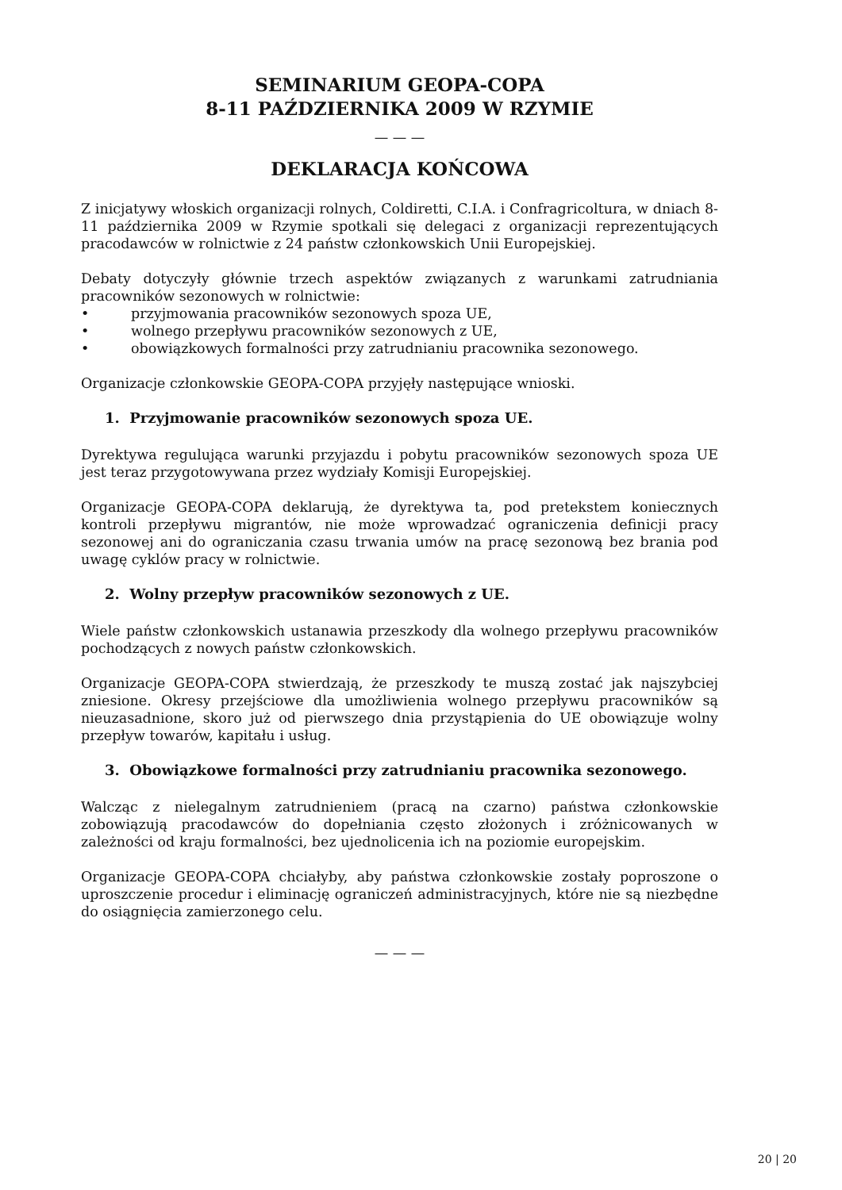SEMINARIUM GEOPA-COPA
8-11 PAŹDZIERNIKA 2009 W RZYMIE
— — —
DEKLARACJA KOŃCOWA
Z inicjatywy włoskich organizacji rolnych, Coldiretti, C.I.A. i Confragricoltura, w dniach 8-11 października 2009 w Rzymie spotkali się delegaci z organizacji reprezentujących pracodawców w rolnictwie z 24 państw członkowskich Unii Europejskiej.
Debaty dotyczyły głównie trzech aspektów związanych z warunkami zatrudniania pracowników sezonowych w rolnictwie:
• przyjmowania pracowników sezonowych spoza UE,
• wolnego przepływu pracowników sezonowych z UE,
• obowiązkowych formalności przy zatrudnianiu pracownika sezonowego.
Organizacje członkowskie GEOPA-COPA przyjęły następujące wnioski.
1. Przyjmowanie pracowników sezonowych spoza UE.
Dyrektywa regulująca warunki przyjazdu i pobytu pracowników sezonowych spoza UE jest teraz przygotowywana przez wydziały Komisji Europejskiej.
Organizacje GEOPA-COPA deklarują, że dyrektywa ta, pod pretekstem koniecznych kontroli przepływu migrantów, nie może wprowadzać ograniczenia definicji pracy sezonowej ani do ograniczania czasu trwania umów na pracę sezonową bez brania pod uwagę cyklów pracy w rolnictwie.
2. Wolny przepływ pracowników sezonowych z UE.
Wiele państw członkowskich ustanawia przeszkody dla wolnego przepływu pracowników pochodzących z nowych państw członkowskich.
Organizacje GEOPA-COPA stwierdzają, że przeszkody te muszą zostać jak najszybciej zniesione. Okresy przejściowe dla umożliwienia wolnego przepływu pracowników są nieuzasadnione, skoro już od pierwszego dnia przystąpienia do UE obowiązuje wolny przepływ towarów, kapitału i usług.
3. Obowiązkowe formalności przy zatrudnianiu pracownika sezonowego.
Walcząc z nielegalnym zatrudnieniem (pracą na czarno) państwa członkowskie zobowiązują pracodawców do dopełniania często złożonych i zróżnicowanych w zależności od kraju formalności, bez ujednolicenia ich na poziomie europejskim.
Organizacje GEOPA-COPA chciałyby, aby państwa członkowskie zostały poproszone o uproszczenie procedur i eliminację ograniczeń administracyjnych, które nie są niezbędne do osiągnięcia zamierzonego celu.
— — —
20 | 20